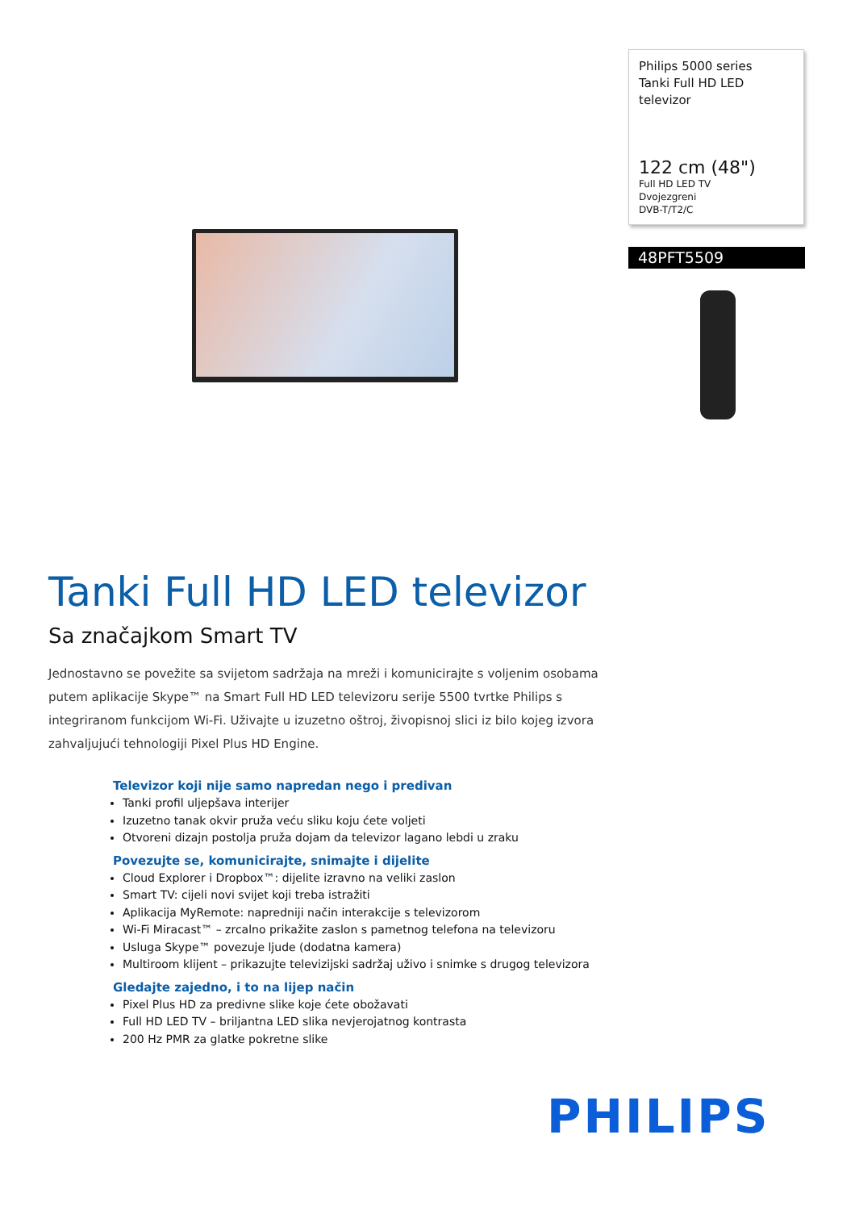Philips 5000 series
Tanki Full HD LED
televizor
122 cm (48")
Full HD LED TV
Dvojezgreni
DVB-T/T2/C
48PFT5509
Tanki Full HD LED televizor
Sa značajkom Smart TV
Jednostavno se povežite sa svijetom sadržaja na mreži i komunicirajte s voljenim osobama putem aplikacije Skype™ na Smart Full HD LED televizoru serije 5500 tvrtke Philips s integriranom funkcijom Wi-Fi. Uživajte u izuzetno oštroj, živopisnoj slici iz bilo kojeg izvora zahvaljujući tehnologiji Pixel Plus HD Engine.
Televizor koji nije samo napredan nego i predivan
Tanki profil uljepšava interijer
Izuzetno tanak okvir pruža veću sliku koju ćete voljeti
Otvoreni dizajn postolja pruža dojam da televizor lagano lebdi u zraku
Povezujte se, komunicirajte, snimajte i dijelite
Cloud Explorer i Dropbox™: dijelite izravno na veliki zaslon
Smart TV: cijeli novi svijet koji treba istražiti
Aplikacija MyRemote: napredniji način interakcije s televizorom
Wi-Fi Miracast™ – zrcalno prikažite zaslon s pametnog telefona na televizoru
Usluga Skype™ povezuje ljude (dodatna kamera)
Multiroom klijent – prikazujte televizijski sadržaj uživo i snimke s drugog televizora
Gledajte zajedno, i to na lijep način
Pixel Plus HD za predivne slike koje ćete obožavati
Full HD LED TV – briljantna LED slika nevjerojatnog kontrasta
200 Hz PMR za glatke pokretne slike
PHILIPS